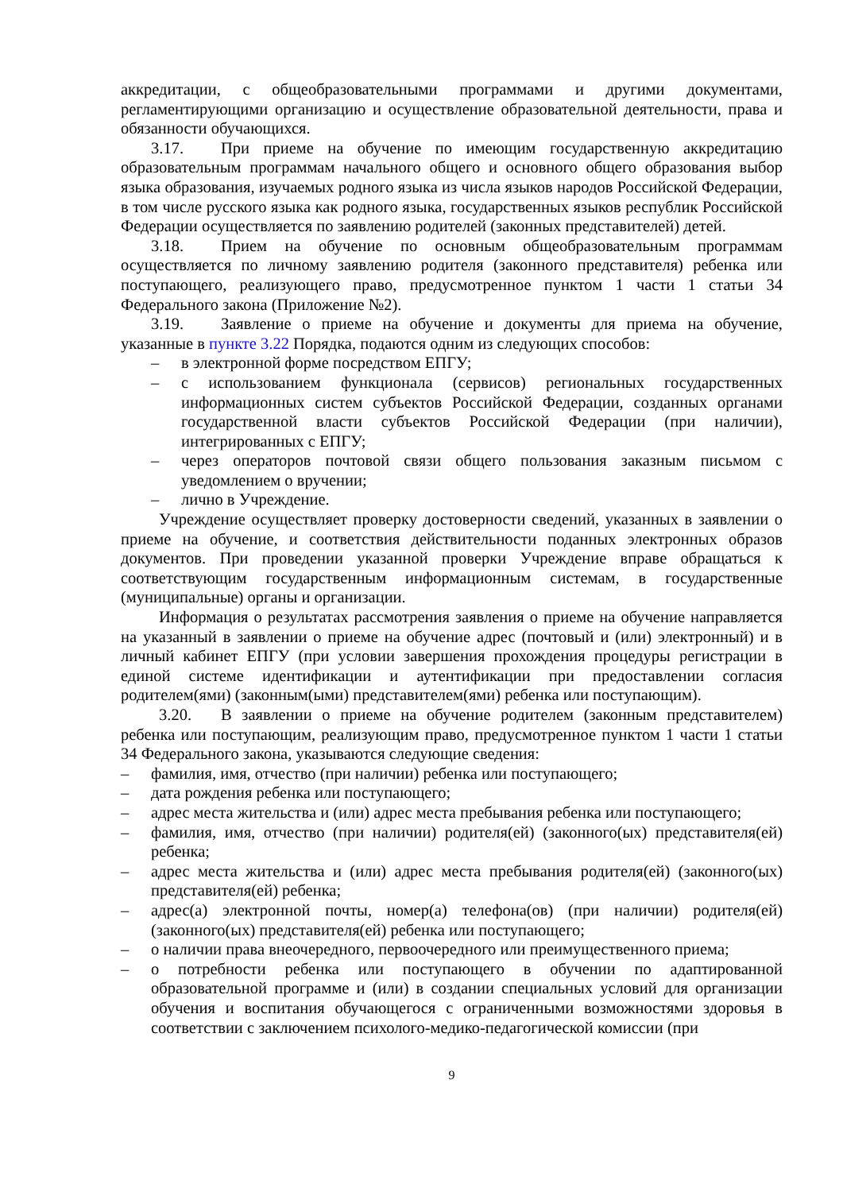аккредитации, с общеобразовательными программами и другими документами, регламентирующими организацию и осуществление образовательной деятельности, права и обязанности обучающихся.
3.17. При приеме на обучение по имеющим государственную аккредитацию образовательным программам начального общего и основного общего образования выбор языка образования, изучаемых родного языка из числа языков народов Российской Федерации, в том числе русского языка как родного языка, государственных языков республик Российской Федерации осуществляется по заявлению родителей (законных представителей) детей.
3.18. Прием на обучение по основным общеобразовательным программам осуществляется по личному заявлению родителя (законного представителя) ребенка или поступающего, реализующего право, предусмотренное пунктом 1 части 1 статьи 34 Федерального закона (Приложение №2).
3.19. Заявление о приеме на обучение и документы для приема на обучение, указанные в пункте 3.22 Порядка, подаются одним из следующих способов:
– в электронной форме посредством ЕПГУ;
– с использованием функционала (сервисов) региональных государственных информационных систем субъектов Российской Федерации, созданных органами государственной власти субъектов Российской Федерации (при наличии), интегрированных с ЕПГУ;
– через операторов почтовой связи общего пользования заказным письмом с уведомлением о вручении;
– лично в Учреждение.
Учреждение осуществляет проверку достоверности сведений, указанных в заявлении о приеме на обучение, и соответствия действительности поданных электронных образов документов. При проведении указанной проверки Учреждение вправе обращаться к соответствующим государственным информационным системам, в государственные (муниципальные) органы и организации.
Информация о результатах рассмотрения заявления о приеме на обучение направляется на указанный в заявлении о приеме на обучение адрес (почтовый и (или) электронный) и в личный кабинет ЕПГУ (при условии завершения прохождения процедуры регистрации в единой системе идентификации и аутентификации при предоставлении согласия родителем(ями) (законным(ыми) представителем(ями) ребенка или поступающим).
3.20. В заявлении о приеме на обучение родителем (законным представителем) ребенка или поступающим, реализующим право, предусмотренное пунктом 1 части 1 статьи 34 Федерального закона, указываются следующие сведения:
– фамилия, имя, отчество (при наличии) ребенка или поступающего;
– дата рождения ребенка или поступающего;
– адрес места жительства и (или) адрес места пребывания ребенка или поступающего;
– фамилия, имя, отчество (при наличии) родителя(ей) (законного(ых) представителя(ей) ребенка;
– адрес места жительства и (или) адрес места пребывания родителя(ей) (законного(ых) представителя(ей) ребенка;
– адрес(а) электронной почты, номер(а) телефона(ов) (при наличии) родителя(ей) (законного(ых) представителя(ей) ребенка или поступающего;
– о наличии права внеочередного, первоочередного или преимущественного приема;
– о потребности ребенка или поступающего в обучении по адаптированной образовательной программе и (или) в создании специальных условий для организации обучения и воспитания обучающегося с ограниченными возможностями здоровья в соответствии с заключением психолого-медико-педагогической комиссии (при
9